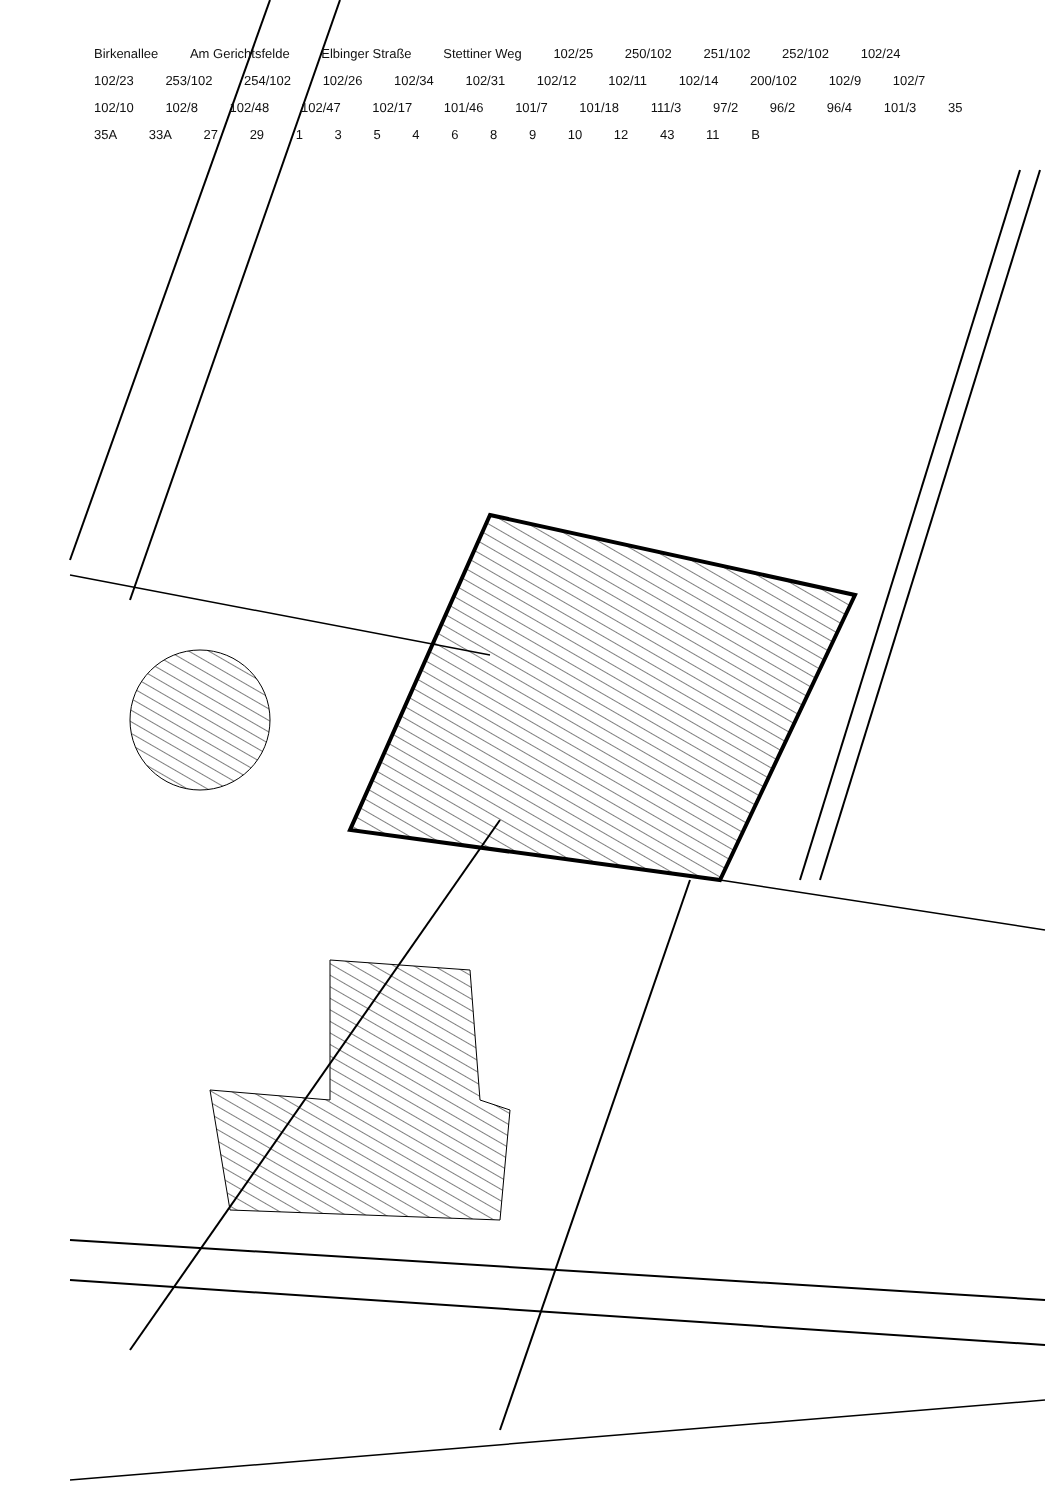Birkenallee Am Gerichtsfelde Elbinger Straße Stettiner Weg 102/25 250/102 251/102 252/102 102/24 102/23 253/102 254/102 102/26 102/34 102/31 102/12 102/11 102/14 200/102 102/9 102/7 102/10 102/8 102/48 102/47 102/17 101/46 101/7 101/18 111/3 97/2 96/2 96/4 101/3 35 35A 33A 27 29 1 3 5 4 6 8 9 10 12 43 11 B